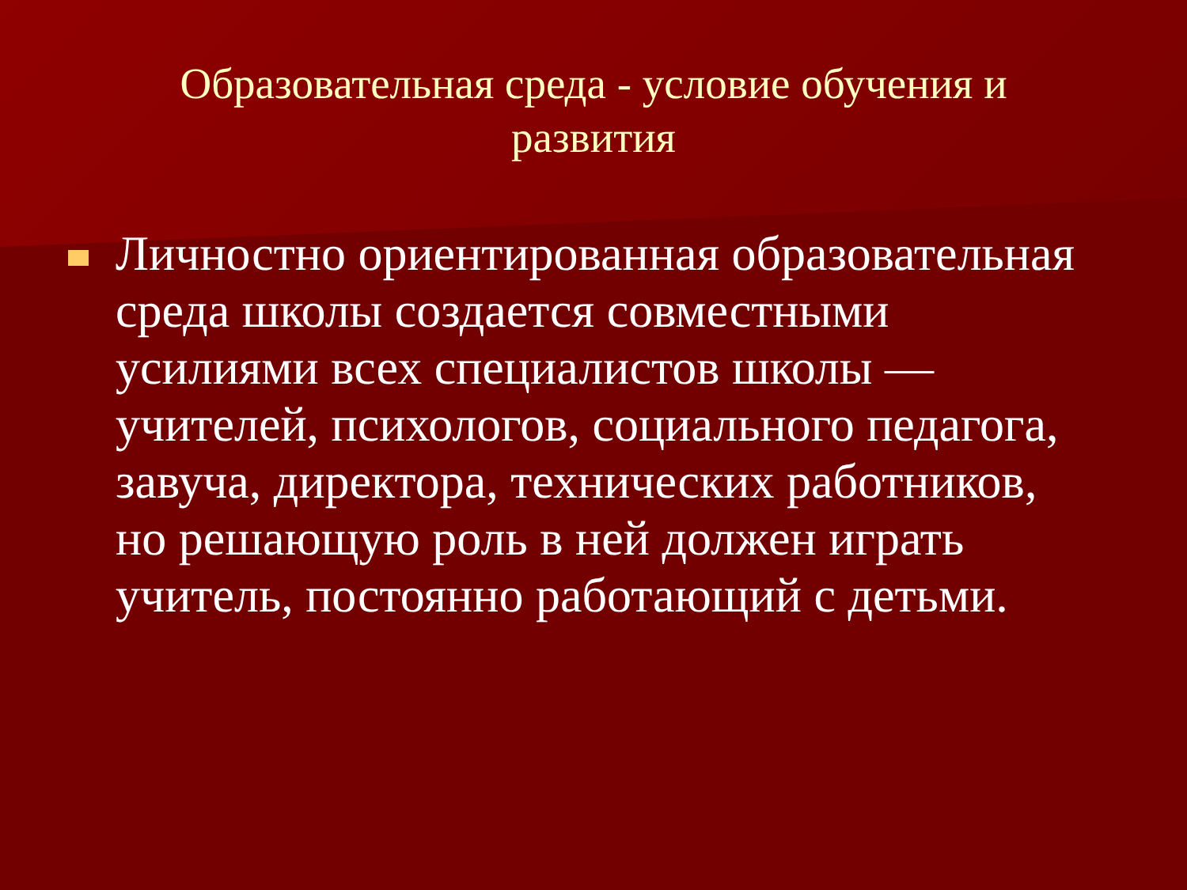Образовательная среда - условие обучения и развития
Личностно ориентированная образовательная среда школы создается совместными усилиями всех специалистов школы — учителей, психологов, социального педагога, завуча, директора, технических работников, но решающую роль в ней должен играть учитель, постоянно работающий с детьми.